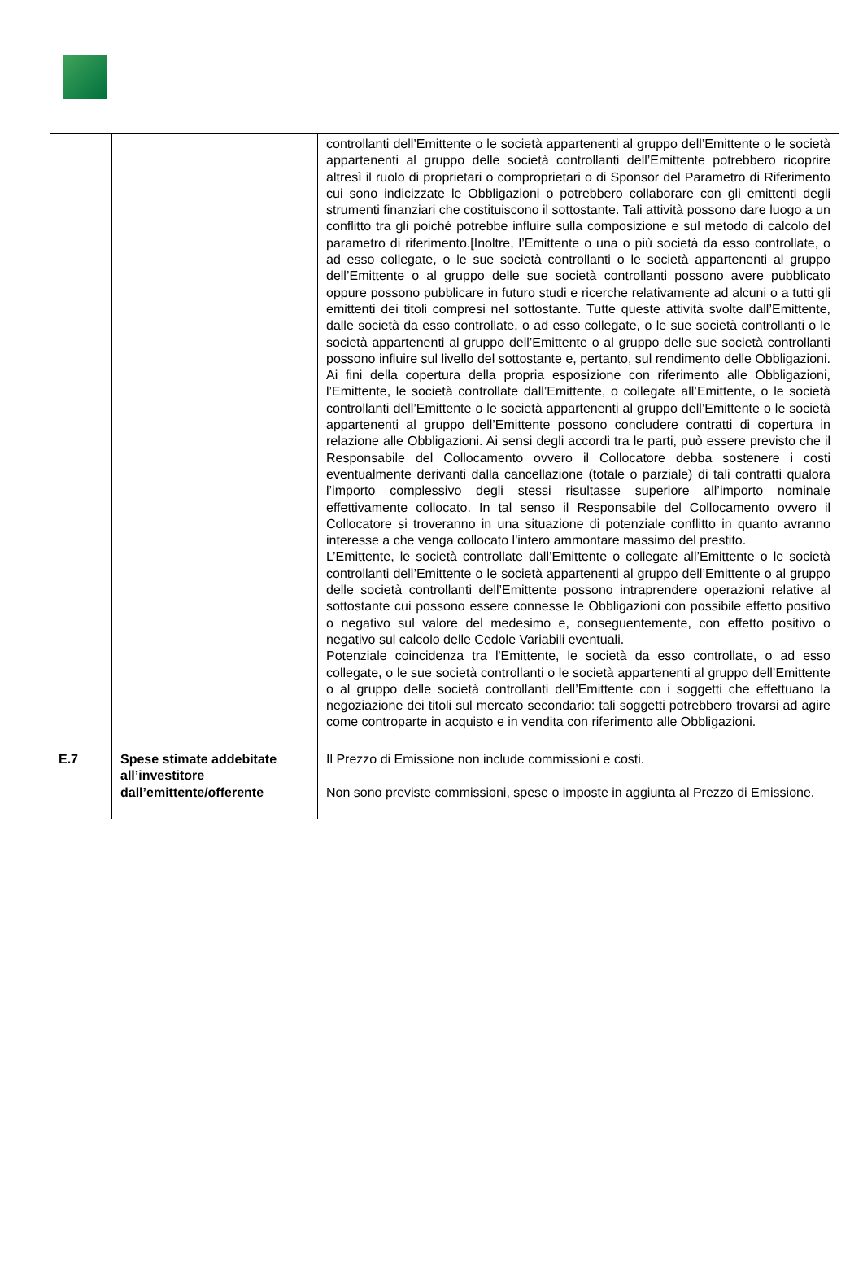| | | controllanti dell’Emittente o le società appartenenti al gruppo dell’Emittente o le società appartenenti al gruppo delle società controllanti dell’Emittente potrebbero ricoprire altresì il ruolo di proprietari o comproprietari o di Sponsor del Parametro di Riferimento cui sono indicizzate le Obbligazioni o potrebbero collaborare con gli emittenti degli strumenti finanziari che costituiscono il sottostante. Tali attività possono dare luogo a un conflitto tra gli poiché potrebbe influire sulla composizione e sul metodo di calcolo del parametro di riferimento.[Inoltre, l’Emittente o una o più società da esso controllate, o ad esso collegate, o le sue società controllanti o le società appartenenti al gruppo dell’Emittente o al gruppo delle sue società controllanti possono avere pubblicato oppure possono pubblicare in futuro studi e ricerche relativamente ad alcuni o a tutti gli emittenti dei titoli compresi nel sottostante. Tutte queste attività svolte dall’Emittente, dalle società da esso controllate, o ad esso collegate, o le sue società controllanti o le società appartenenti al gruppo dell’Emittente o al gruppo delle sue società controllanti possono influire sul livello del sottostante e, pertanto, sul rendimento delle Obbligazioni. Ai fini della copertura della propria esposizione con riferimento alle Obbligazioni, l’Emittente, le società controllate dall’Emittente, o collegate all’Emittente, o le società controllanti dell’Emittente o le società appartenenti al gruppo dell’Emittente o le società appartenenti al gruppo dell’Emittente possono concludere contratti di copertura in relazione alle Obbligazioni. Ai sensi degli accordi tra le parti, può essere previsto che il Responsabile del Collocamento ovvero il Collocatore debba sostenere i costi eventualmente derivanti dalla cancellazione (totale o parziale) di tali contratti qualora l’importo complessivo degli stessi risultasse superiore all’importo nominale effettivamente collocato. In tal senso il Responsabile del Collocamento ovvero il Collocatore si troveranno in una situazione di potenziale conflitto in quanto avranno interesse a che venga collocato l'intero ammontare massimo del prestito. L’Emittente, le società controllate dall’Emittente o collegate all’Emittente o le società controllanti dell’Emittente o le società appartenenti al gruppo dell’Emittente o al gruppo delle società controllanti dell’Emittente possono intraprendere operazioni relative al sottostante cui possono essere connesse le Obbligazioni con possibile effetto positivo o negativo sul valore del medesimo e, conseguentemente, con effetto positivo o negativo sul calcolo delle Cedole Variabili eventuali. Potenziale coincidenza tra l'Emittente, le società da esso controllate, o ad esso collegate, o le sue società controllanti o le società appartenenti al gruppo dell’Emittente o al gruppo delle società controllanti dell’Emittente con i soggetti che effettuano la negoziazione dei titoli sul mercato secondario: tali soggetti potrebbero trovarsi ad agire come controparte in acquisto e in vendita con riferimento alle Obbligazioni. |
| E.7 | Spese stimate addebitate all’investitore dall’emittente/offerente | Il Prezzo di Emissione non include commissioni e costi. Non sono previste commissioni, spese o imposte in aggiunta al Prezzo di Emissione. |